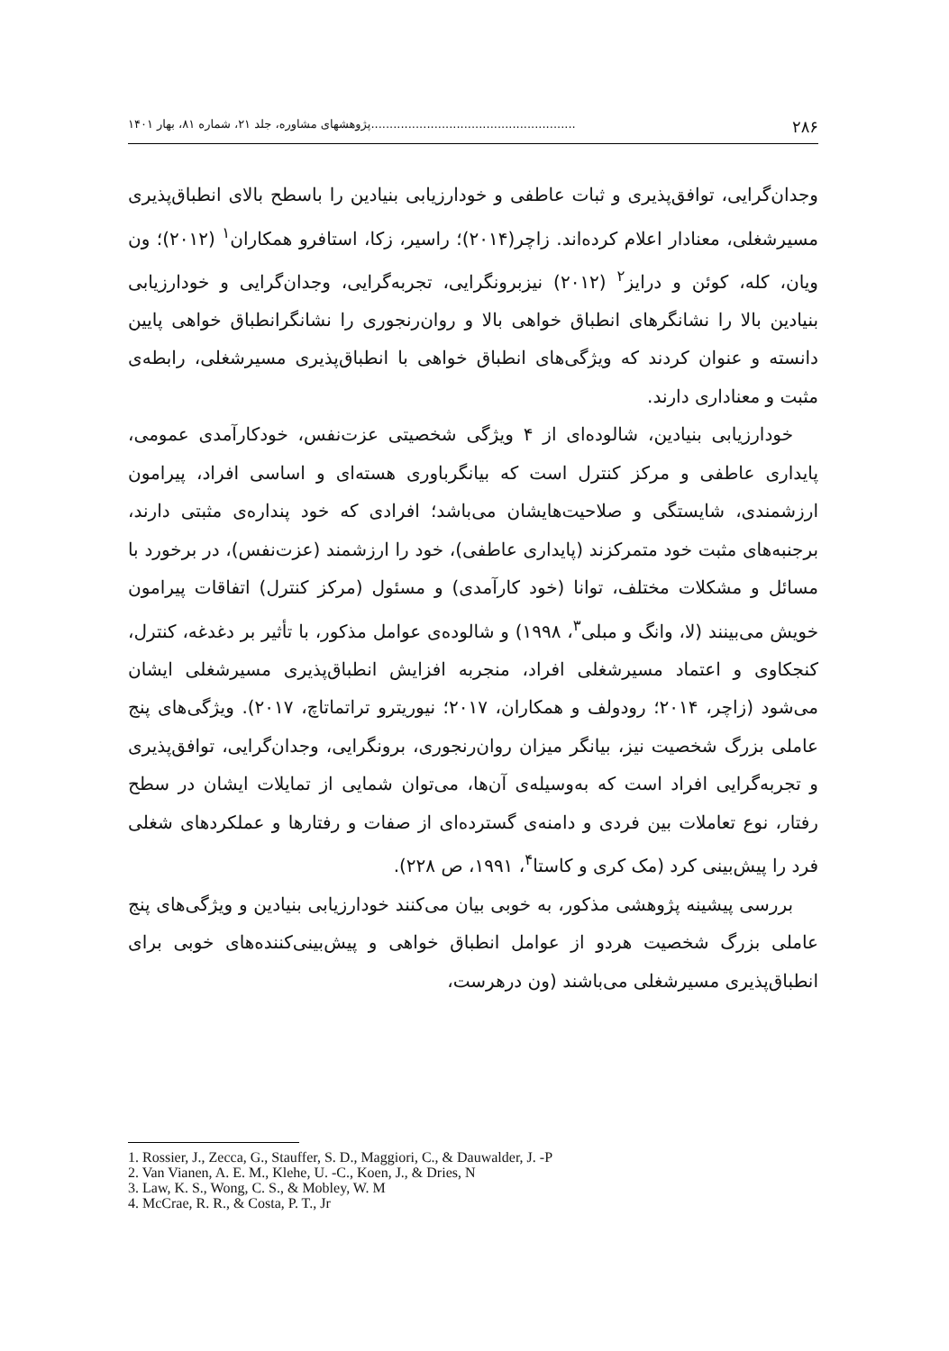۲۸۶.......................................................پژوهشهای مشاوره، جلد ۲۱، شماره ۸۱، بهار ۱۴۰۱
وجدان‌گرایی، توافق‌پذیری و ثبات عاطفی و خودارزیابی بنیادین را باسطح بالای انطباق‌پذیری مسیرشغلی، معنادار اعلام کرده‌اند. زاچر(۲۰۱۴)؛ راسیر، زکا، استافرو همکاران<sup>۱</sup> (۲۰۱۲)؛ ون ویان، کله، کوئن و درایز<sup>۲</sup> (۲۰۱۲) نیزبرونگرایی، تجربه‌گرایی، وجدان‌گرایی و خودارزیابی بنیادین بالا را نشانگرهای انطباق خواهی بالا و روان‌رنجوری را نشانگرانطباق خواهی پایین دانسته و عنوان کردند که ویژگی‌های انطباق خواهی با انطباق‌پذیری مسیرشغلی، رابطه‌ی مثبت و معناداری دارند.
خودارزیابی بنیادین، شالوده‌ای از ۴ ویژگی شخصیتی عزت‌نفس، خودکارآمدی عمومی، پایداری عاطفی و مرکز کنترل است که بیانگرباوری هسته‌ای و اساسی افراد، پیرامون ارزشمندی، شایستگی و صلاحیت‌هایشان می‌باشد؛ افرادی که خود پنداره‌ی مثبتی دارند، برجنبه‌های مثبت خود متمرکزند (پایداری عاطفی)، خود را ارزشمند (عزت‌نفس)، در برخورد با مسائل و مشکلات مختلف، توانا (خود کارآمدی) و مسئول (مرکز کنترل) اتفاقات پیرامون خویش می‌بینند (لا، وانگ و مبلی<sup>۳</sup>، ۱۹۹۸) و شالوده‌ی عوامل مذکور، با تأثیر بر دغدغه، کنترل، کنجکاوی و اعتماد مسیرشغلی افراد، منجربه افزایش انطباق‌پذیری مسیرشغلی ایشان می‌شود (زاچر، ۲۰۱۴؛ رودولف و همکاران، ۲۰۱۷؛ نیوریترو تراتماتاچ، ۲۰۱۷). ویژگی‌های پنج عاملی بزرگ شخصیت نیز، بیانگر میزان روان‌رنجوری، برونگرایی، وجدان‌گرایی، توافق‌پذیری و تجربه‌گرایی افراد است که به‌وسیله‌ی آن‌ها، می‌توان شمایی از تمایلات ایشان در سطح رفتار، نوع تعاملات بین فردی و دامنه‌ی گسترده‌ای از صفات و رفتارها و عملکردهای شغلی فرد را پیش‌بینی کرد (مک کری و کاستا<sup>۴</sup>، ۱۹۹۱، ص ۲۲۸).
بررسی پیشینه پژوهشی مذکور، به خوبی بیان می‌کنند خودارزیابی بنیادین و ویژگی‌های پنج عاملی بزرگ شخصیت هردو از عوامل انطباق خواهی و پیش‌بینی‌کننده‌های خوبی برای انطباق‌پذیری مسیرشغلی می‌باشند (ون درهرست،
1. Rossier, J., Zecca, G., Stauffer, S. D., Maggiori, C., & Dauwalder, J. -P
2. Van Vianen, A. E. M., Klehe, U. -C., Koen, J., & Dries, N
3. Law, K. S., Wong, C. S., & Mobley, W. M
4. McCrae, R. R., & Costa, P. T., Jr